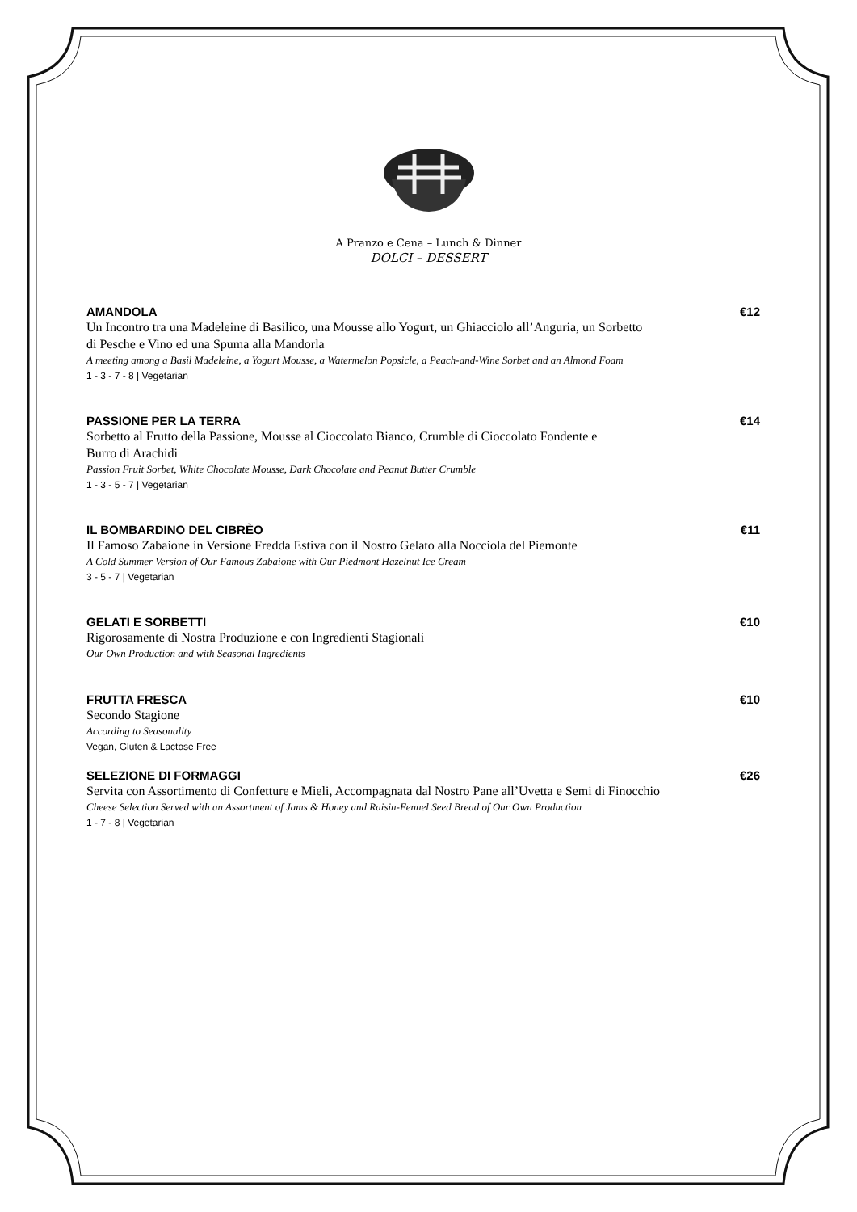A Pranzo e Cena – Lunch & Dinner
DOLCI – DESSERT
AMANDOLA €12
Un Incontro tra una Madeleine di Basilico, una Mousse allo Yogurt, un Ghiacciolo all’Anguria, un Sorbetto
di Pesche e Vino ed una Spuma alla Mandorla
A meeting among a Basil Madeleine, a Yogurt Mousse, a Watermelon Popsicle, a Peach-and-Wine Sorbet and an Almond Foam
1 - 3 - 7 - 8 | Vegetarian
PASSIONE PER LA TERRA €14
Sorbetto al Frutto della Passione, Mousse al Cioccolato Bianco, Crumble di Cioccolato Fondente e
Burro di Arachidi
Passion Fruit Sorbet, White Chocolate Mousse, Dark Chocolate and Peanut Butter Crumble
1 - 3 - 5 - 7 | Vegetarian
IL BOMBARDINO DEL CIBRÈO €11
Il Famoso Zabaione in Versione Fredda Estiva con il Nostro Gelato alla Nocciola del Piemonte
A Cold Summer Version of Our Famous Zabaione with Our Piedmont Hazelnut Ice Cream
3 - 5 - 7 | Vegetarian
GELATI E SORBETTI €10
Rigorosamente di Nostra Produzione e con Ingredienti Stagionali
Our Own Production and with Seasonal Ingredients
FRUTTA FRESCA €10
Secondo Stagione
According to Seasonality
Vegan, Gluten & Lactose Free
SELEZIONE DI FORMAGGI €26
Servita con Assortimento di Confetture e Mieli, Accompagnata dal Nostro Pane all’Uvetta e Semi di Finocchio
Cheese Selection Served with an Assortment of Jams & Honey and Raisin-Fennel Seed Bread of Our Own Production
1 - 7 - 8 | Vegetarian